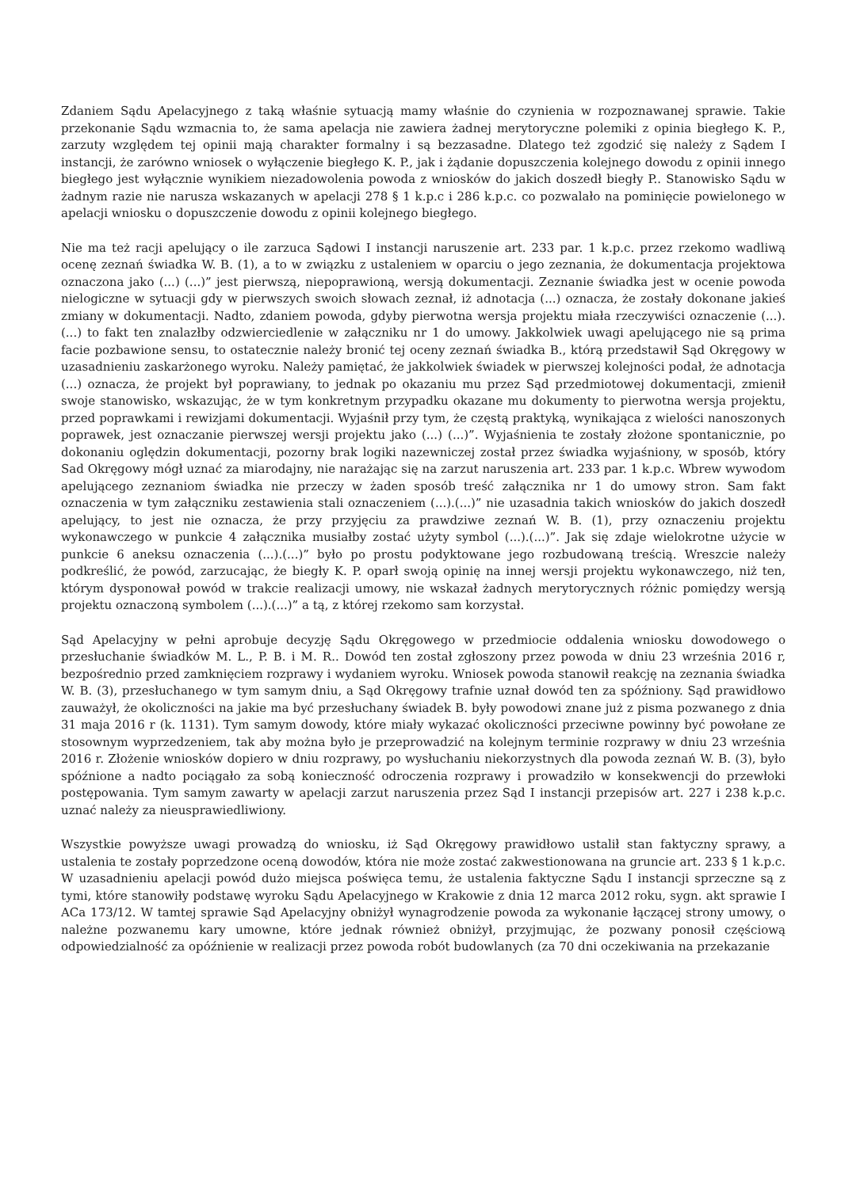Zdaniem Sądu Apelacyjnego z taką właśnie sytuacją mamy właśnie do czynienia w rozpoznawanej sprawie. Takie przekonanie Sądu wzmacnia to, że sama apelacja nie zawiera żadnej merytoryczne polemiki z opinia biegłego K. P., zarzuty względem tej opinii mają charakter formalny i są bezzasadne. Dlatego też zgodzić się należy z Sądem I instancji, że zarówno wniosek o wyłączenie biegłego K. P., jak i żądanie dopuszczenia kolejnego dowodu z opinii innego biegłego jest wyłącznie wynikiem niezadowolenia powoda z wniosków do jakich doszedł biegły P.. Stanowisko Sądu w żadnym razie nie narusza wskazanych w apelacji 278 § 1 k.p.c i 286 k.p.c. co pozwalało na pominięcie powielonego w apelacji wniosku o dopuszczenie dowodu z opinii kolejnego biegłego.
Nie ma też racji apelujący o ile zarzuca Sądowi I instancji naruszenie art. 233 par. 1 k.p.c. przez rzekomo wadliwą ocenę zeznań świadka W. B. (1), a to w związku z ustaleniem w oparciu o jego zeznania, że dokumentacja projektowa oznaczona jako (...) (...)” jest pierwszą, niepoprawioną, wersją dokumentacji. Zeznanie świadka jest w ocenie powoda nielogiczne w sytuacji gdy w pierwszych swoich słowach zeznał, iż adnotacja (...) oznacza, że zostały dokonane jakieś zmiany w dokumentacji. Nadto, zdaniem powoda, gdyby pierwotna wersja projektu miała rzeczywiści oznaczenie (...).(...) to fakt ten znalazłby odzwierciedlenie w załączniku nr 1 do umowy. Jakkolwiek uwagi apelującego nie są prima facie pozbawione sensu, to ostatecznie należy bronić tej oceny zeznań świadka B., którą przedstawił Sąd Okręgowy w uzasadnieniu zaskarżonego wyroku. Należy pamiętać, że jakkolwiek świadek w pierwszej kolejności podał, że adnotacja (...) oznacza, że projekt był poprawiany, to jednak po okazaniu mu przez Sąd przedmiotowej dokumentacji, zmienił swoje stanowisko, wskazując, że w tym konkretnym przypadku okazane mu dokumenty to pierwotna wersja projektu, przed poprawkami i rewizjami dokumentacji. Wyjaśnił przy tym, że częstą praktyką, wynikająca z wielości nanoszonych poprawek, jest oznaczanie pierwszej wersji projektu jako (...) (...)”. Wyjaśnienia te zostały złożone spontanicznie, po dokonaniu oględzin dokumentacji, pozorny brak logiki nazewniczej został przez świadka wyjaśniony, w sposób, który Sad Okręgowy mógł uznać za miarodajny, nie narażając się na zarzut naruszenia art. 233 par. 1 k.p.c. Wbrew wywodom apelującego zeznaniom świadka nie przeczy w żaden sposób treść załącznika nr 1 do umowy stron. Sam fakt oznaczenia w tym załączniku zestawienia stali oznaczeniem (...).(...)” nie uzasadnia takich wniosków do jakich doszedł apelujący, to jest nie oznacza, że przy przyjęciu za prawdziwe zeznań W. B. (1), przy oznaczeniu projektu wykonawczego w punkcie 4 załącznika musiałby zostać użyty symbol (...).(...)”. Jak się zdaje wielokrotne użycie w punkcie 6 aneksu oznaczenia (...).(...)” było po prostu podyktowane jego rozbudowaną treścią. Wreszcie należy podkreślić, że powód, zarzucając, że biegły K. P. oparł swoją opinię na innej wersji projektu wykonawczego, niż ten, którym dysponował powód w trakcie realizacji umowy, nie wskazał żadnych merytorycznych różnic pomiędzy wersją projektu oznaczoną symbolem (...).(...)” a tą, z której rzekomo sam korzystał.
Sąd Apelacyjny w pełni aprobuje decyzję Sądu Okręgowego w przedmiocie oddalenia wniosku dowodowego o przesłuchanie świadków M. L., P. B. i M. R.. Dowód ten został zgłoszony przez powoda w dniu 23 września 2016 r, bezpośrednio przed zamknięciem rozprawy i wydaniem wyroku. Wniosek powoda stanowił reakcję na zeznania świadka W. B. (3), przesłuchanego w tym samym dniu, a Sąd Okręgowy trafnie uznał dowód ten za spóźniony. Sąd prawidłowo zauważył, że okoliczności na jakie ma być przesłuchany świadek B. były powodowi znane już z pisma pozwanego z dnia 31 maja 2016 r (k. 1131). Tym samym dowody, które miały wykazać okoliczności przeciwne powinny być powołane ze stosownym wyprzedzeniem, tak aby można było je przeprowadzić na kolejnym terminie rozprawy w dniu 23 września 2016 r. Złożenie wniosków dopiero w dniu rozprawy, po wysłuchaniu niekorzystnych dla powoda zeznań W. B. (3), było spóźnione a nadto pociągało za sobą konieczność odroczenia rozprawy i prowadziło w konsekwencji do przewłoki postępowania. Tym samym zawarty w apelacji zarzut naruszenia przez Sąd I instancji przepisów art. 227 i 238 k.p.c. uznać należy za nieusprawiedliwiony.
Wszystkie powyższe uwagi prowadzą do wniosku, iż Sąd Okręgowy prawidłowo ustalił stan faktyczny sprawy, a ustalenia te zostały poprzedzone oceną dowodów, która nie może zostać zakwestionowana na gruncie art. 233 § 1 k.p.c. W uzasadnieniu apelacji powód dużo miejsca poświęca temu, że ustalenia faktyczne Sądu I instancji sprzeczne są z tymi, które stanowiły podstawę wyroku Sądu Apelacyjnego w Krakowie z dnia 12 marca 2012 roku, sygn. akt sprawie I ACa 173/12. W tamtej sprawie Sąd Apelacyjny obniżył wynagrodzenie powoda za wykonanie łączącej strony umowy, o należne pozwanemu kary umowne, które jednak również obniżył, przyjmując, że pozwany ponosił częściową odpowiedzialność za opóźnienie w realizacji przez powoda robót budowlanych (za 70 dni oczekiwania na przekazanie